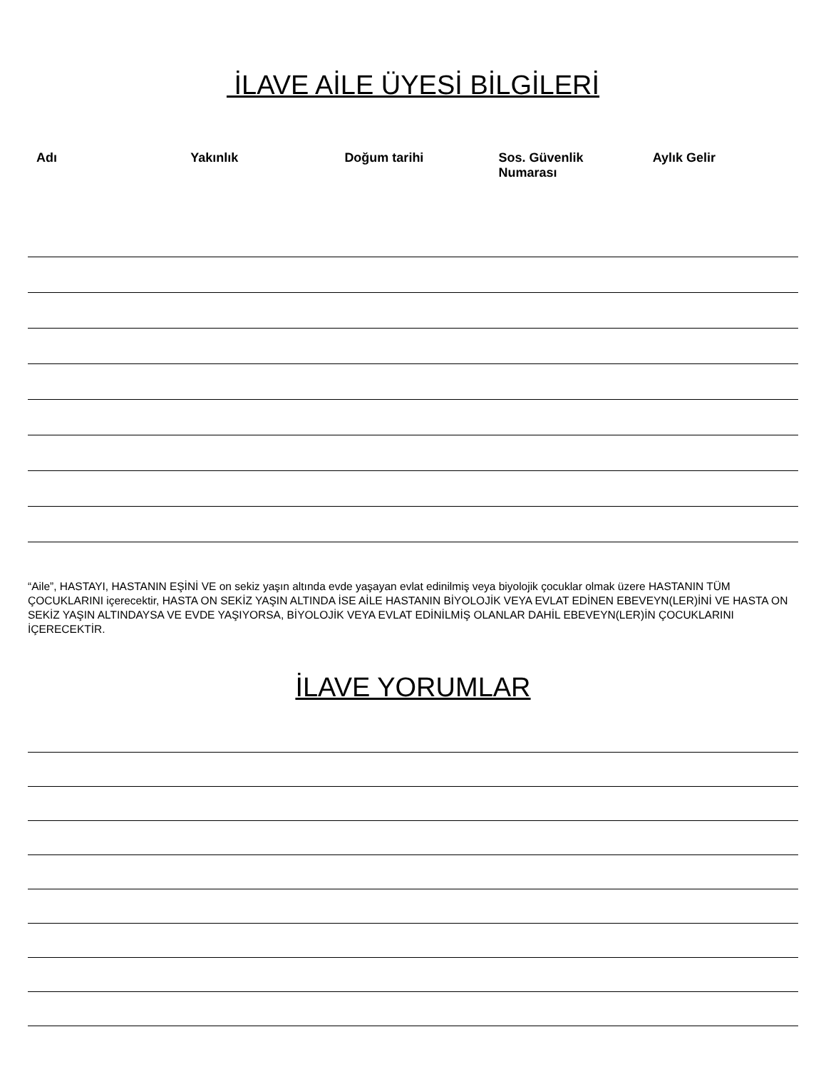İLAVE AİLE ÜYESİ BİLGİLERİ
| Adı | Yakınlık | Doğum tarihi | Sos. Güvenlik Numarası | Aylık Gelir |
| --- | --- | --- | --- | --- |
“Aile”, HASTAYI, HASTANIN EŞİNİ VE on sekiz yaşın altında evde yaşayan evlat edinilmiş veya biyolojik çocuklar olmak üzere HASTANIN TÜM ÇOCUKLARINI içerecektir, HASTA ON SEKİZ YAŞIN ALTINDA İSE AİLE HASTANIN BİYOLOJİK VEYA EVLAT EDİNEN EBEVEYN(LER)İNİ VE HASTA ON SEKİZ YAŞIN ALTINDAYSA VE EVDE YAŞIYORSA, BİYOLOJİK VEYA EVLAT EDİNİLMİŞ OLANLAR DAHİL EBEVEYN(LER)İN ÇOCUKLARINI İÇERECEKTİR.
İLAVE YORUMLAR